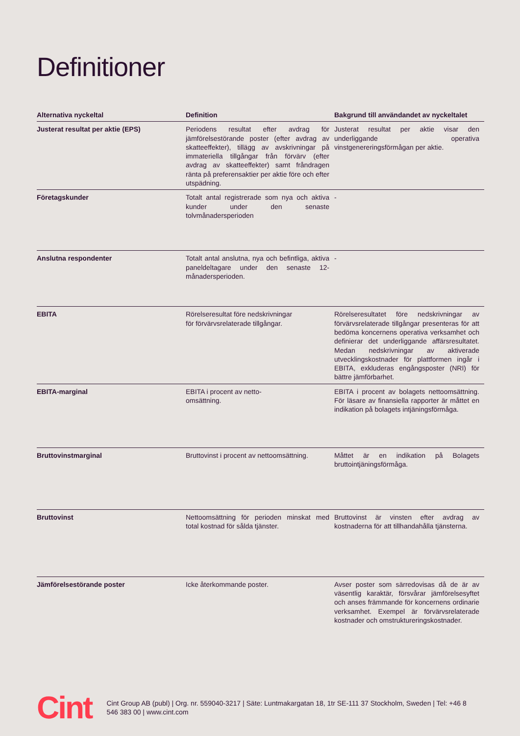Definitioner
| Alternativa nyckeltal | Definition | Bakgrund till användandet av nyckeltalet |
| --- | --- | --- |
| Justerat resultat per aktie (EPS) | Periodens resultat efter avdrag för jämförelsestörande poster (efter avdrag av skatteeffekter), tillägg av avskrivningar på immateriella tillgångar från förvärv (efter avdrag av skatteeffekter) samt fråndragen ränta på preferensaktier per aktie före och efter utspädning. | Justerat resultat per aktie visar den underliggande operativa vinstgenereringsförmågan per aktie. |
| Företagskunder | Totalt antal registrerade som nya och aktiva kunder under den senaste tolvmånadersperioden | - |
| Anslutna respondenter | Totalt antal anslutna, nya och befintliga, aktiva paneldeltagare under den senaste 12-månadersperioden. | - |
| EBITA | Rörelseresultat före nedskrivningar för förvärvsrelaterade tillgångar. | Rörelseresultatet före nedskrivningar av förvärvsrelaterade tillgångar presenteras för att bedöma koncernens operativa verksamhet och definierar det underliggande affärsresultatet. Medan nedskrivningar av aktiverade utvecklingskostnader för plattformen ingår i EBITA, exkluderas engångsposter (NRI) för bättre jämförbarhet. |
| EBITA-marginal | EBITA i procent av netto- omsättning. | EBITA i procent av bolagets nettoomsättning. För läsare av finansiella rapporter är måttet en indikation på bolagets intjäningsförmåga. |
| Bruttovinstmarginal | Bruttovinst i procent av nettoomsättning. | Måttet är en indikation på Bolagets bruttointjäningsförmåga. |
| Bruttovinst | Nettoomsättning för perioden minskat med total kostnad för sålda tjänster. | Bruttovinst är vinsten efter avdrag av kostnaderna för att tillhandahålla tjänsterna. |
| Jämförelsestörande poster | Icke återkommande poster. | Avser poster som särredovisas då de är av väsentlig karaktär, försvårar jämförelsesyftet och anses främmande för koncernens ordinarie verksamhet. Exempel är förvärvsrelaterade kostnader och omstruktureringskostnader. |
Cint
Cint Group AB (publ) | Org. nr. 559040-3217 | Säte: Luntmakargatan 18, 1tr SE-111 37 Stockholm, Sweden | Tel: +46 8 546 383 00 | www.cint.com